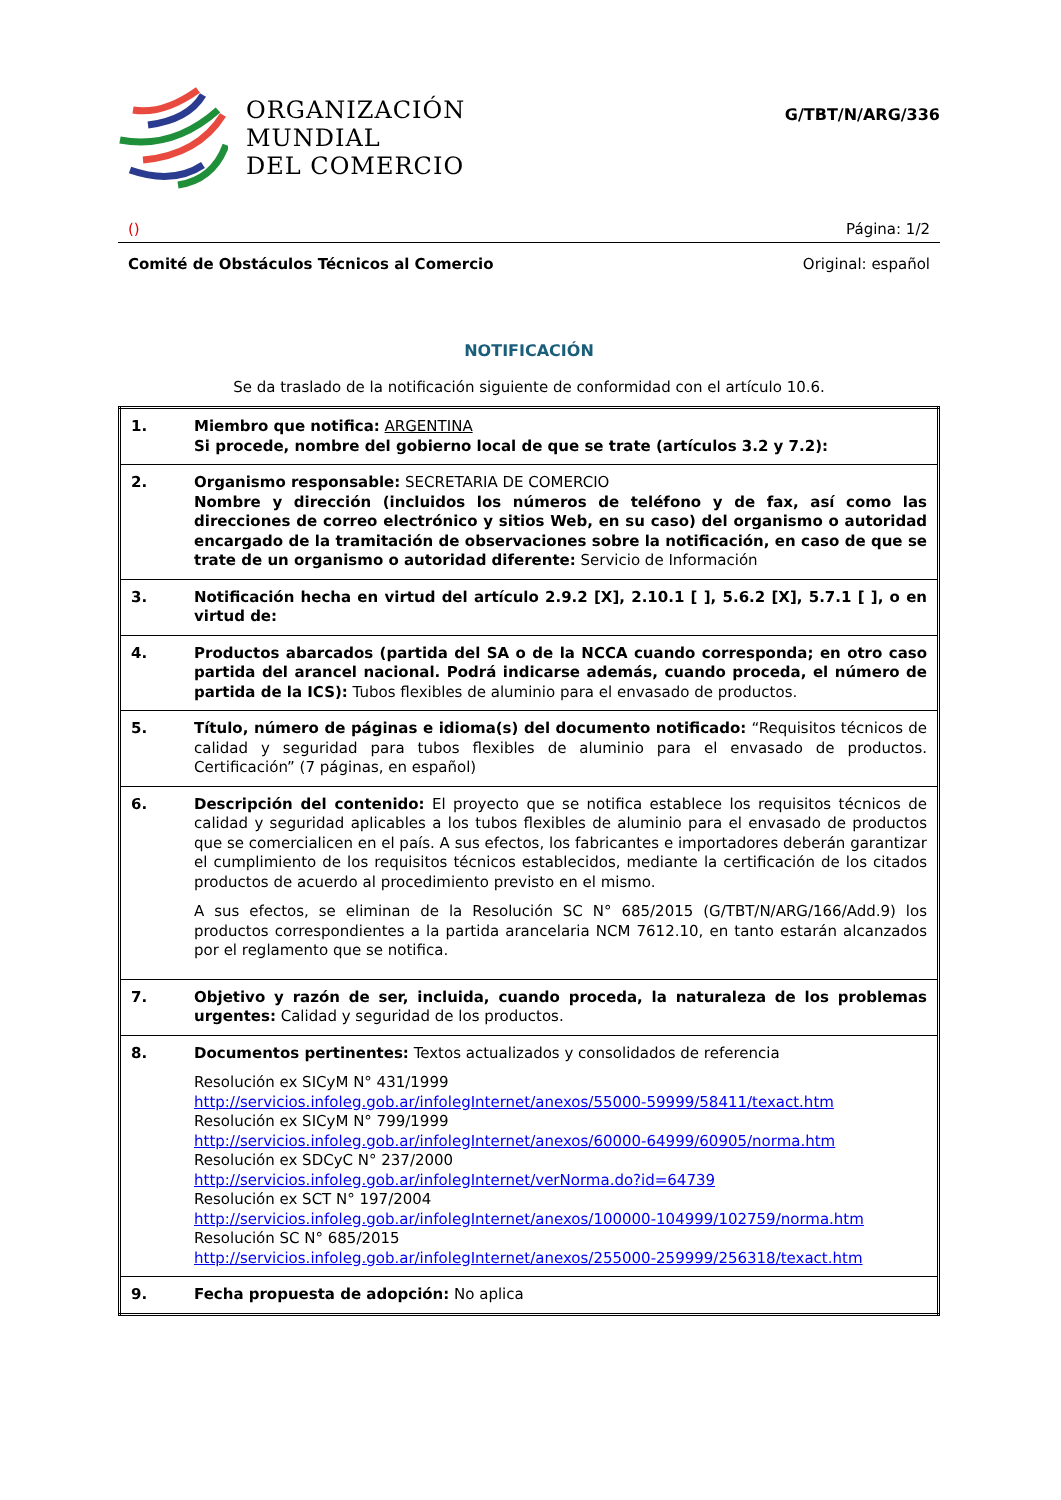ORGANIZACIÓN
MUNDIAL
DEL COMERCIO
G/TBT/N/ARG/336
() Página: 1/2
Comité de Obstáculos Técnicos al Comercio Original: español
NOTIFICACIÓN
Se da traslado de la notificación siguiente de conformidad con el artículo 10.6.
| 1. | Miembro que notifica: ARGENTINA Si procede, nombre del gobierno local de que se trate (artículos 3.2 y 7.2): |
| 2. | Organismo responsable: SECRETARIA DE COMERCIO Nombre y dirección (incluidos los números de teléfono y de fax, así como las direcciones de correo electrónico y sitios Web, en su caso) del organismo o autoridad encargado de la tramitación de observaciones sobre la notificación, en caso de que se trate de un organismo o autoridad diferente: Servicio de Información |
| 3. | Notificación hecha en virtud del artículo 2.9.2 [X], 2.10.1 [ ], 5.6.2 [X], 5.7.1 [ ], o en virtud de: |
| 4. | Productos abarcados (partida del SA o de la NCCA cuando corresponda; en otro caso partida del arancel nacional. Podrá indicarse además, cuando proceda, el número de partida de la ICS): Tubos flexibles de aluminio para el envasado de productos. |
| 5. | Título, número de páginas e idioma(s) del documento notificado: “Requisitos técnicos de calidad y seguridad para tubos flexibles de aluminio para el envasado de productos. Certificación” (7 páginas, en español) |
| 6. | Descripción del contenido: El proyecto que se notifica establece los requisitos técnicos de calidad y seguridad aplicables a los tubos flexibles de aluminio para el envasado de productos que se comercialicen en el país. A sus efectos, los fabricantes e importadores deberán garantizar el cumplimiento de los requisitos técnicos establecidos, mediante la certificación de los citados productos de acuerdo al procedimiento previsto en el mismo. A sus efectos, se eliminan de la Resolución SC N° 685/2015 (G/TBT/N/ARG/166/Add.9) los productos correspondientes a la partida arancelaria NCM 7612.10, en tanto estarán alcanzados por el reglamento que se notifica. |
| 7. | Objetivo y razón de ser, incluida, cuando proceda, la naturaleza de los problemas urgentes: Calidad y seguridad de los productos. |
| 8. | Documentos pertinentes: Textos actualizados y consolidados de referencia Resolución ex SICyM N° 431/1999 http://servicios.infoleg.gob.ar/infolegInternet/anexos/55000-59999/58411/texact.htm Resolución ex SICyM N° 799/1999 http://servicios.infoleg.gob.ar/infolegInternet/anexos/60000-64999/60905/norma.htm Resolución ex SDCyC N° 237/2000 http://servicios.infoleg.gob.ar/infolegInternet/verNorma.do?id=64739 Resolución ex SCT N° 197/2004 http://servicios.infoleg.gob.ar/infolegInternet/anexos/100000-104999/102759/norma.htm Resolución SC N° 685/2015 http://servicios.infoleg.gob.ar/infolegInternet/anexos/255000-259999/256318/texact.htm |
| 9. | Fecha propuesta de adopción: No aplica |